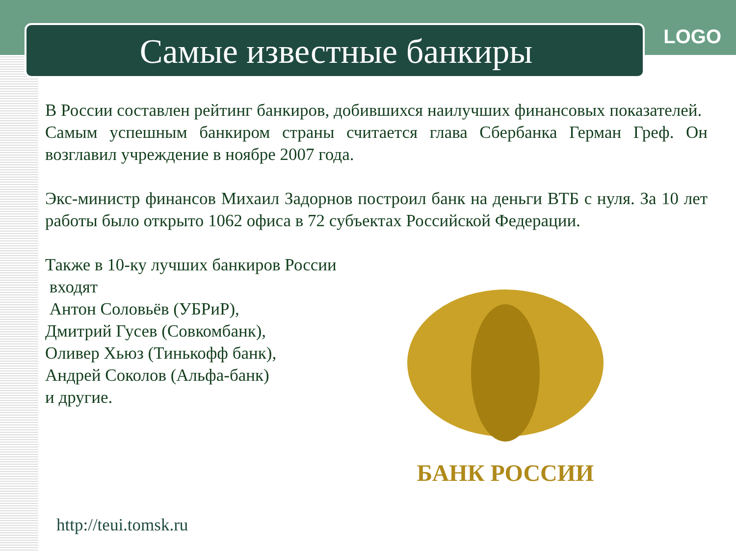LOGO
Самые известные банкиры
В России составлен рейтинг банкиров, добившихся наилучших финансовых показателей.
Самым успешным банкиром страны считается глава Сбербанка Герман Греф. Он возглавил учреждение в ноябре 2007 года.
Экс-министр финансов Михаил Задорнов построил банк на деньги ВТБ с нуля. За 10 лет работы было открыто 1062 офиса в 72 субъектах Российской Федерации.
Также в 10-ку лучших банкиров России
входят
Антон Соловьёв (УБРиР),
Дмитрий Гусев (Совкомбанк),
Оливер Хьюз (Тинькофф банк),
Андрей Соколов (Альфа-банк)
и другие.
БАНК РОССИИ
http://teui.tomsk.ru